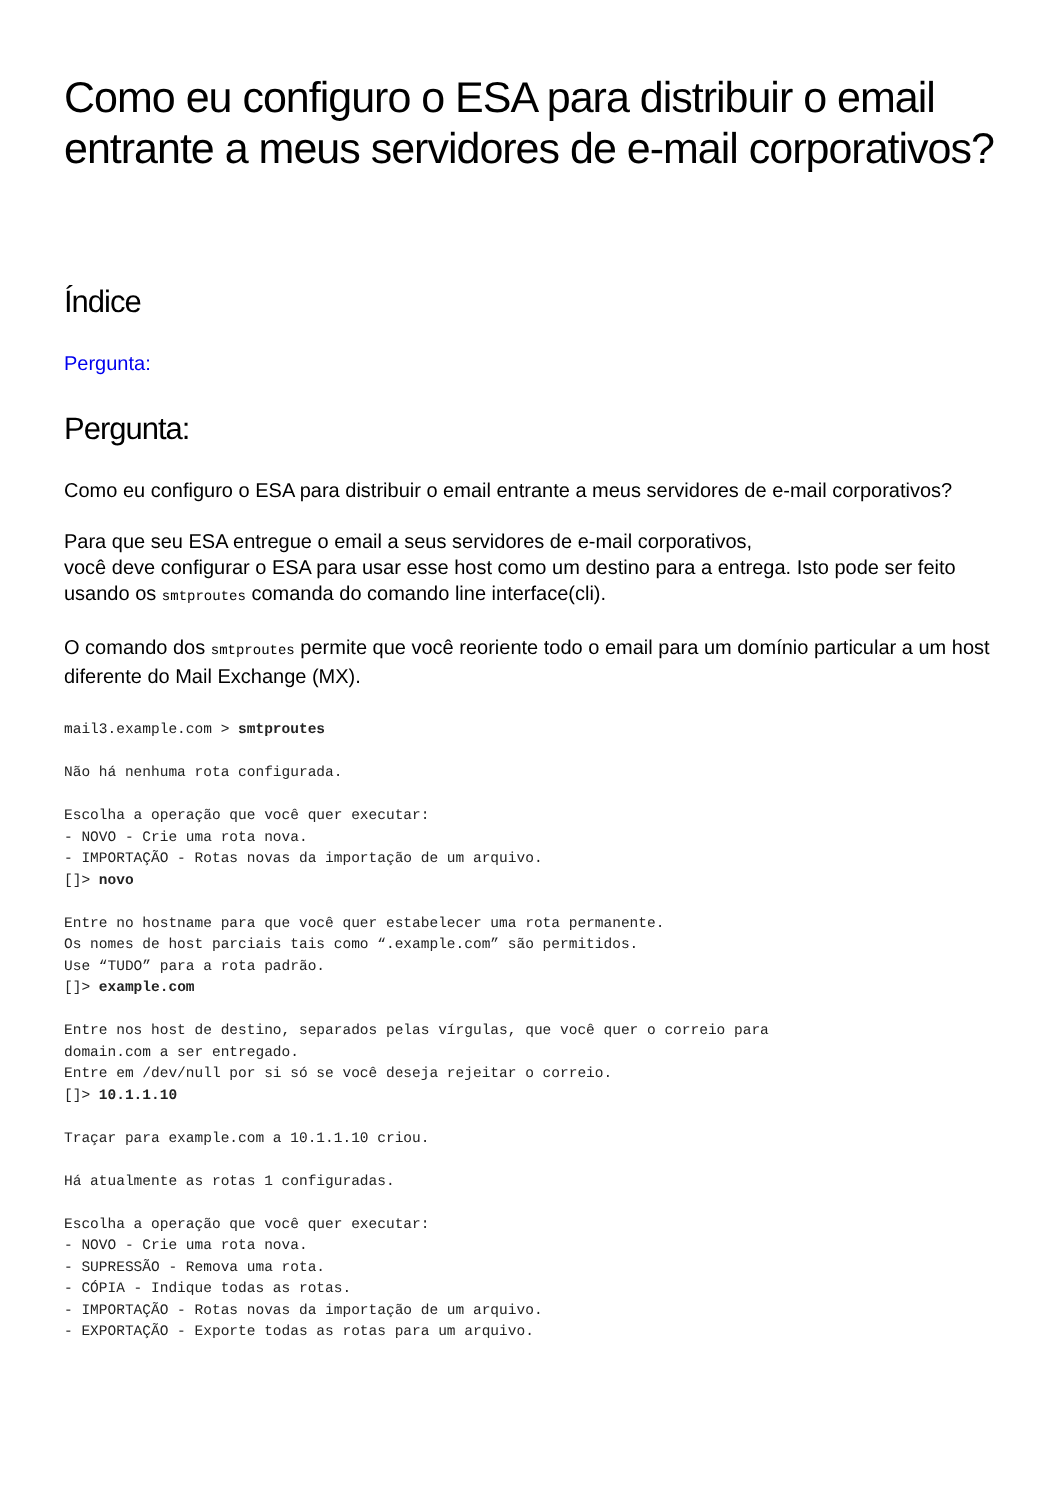Como eu configuro o ESA para distribuir o email entrante a meus servidores de e-mail corporativos?
Índice
Pergunta:
Pergunta:
Como eu configuro o ESA para distribuir o email entrante a meus servidores de e-mail corporativos?
Para que seu ESA entregue o email a seus servidores de e-mail corporativos,
você deve configurar o ESA para usar esse host como um destino para a entrega. Isto pode ser feito usando os smtproutes comanda do comando line interface(cli).
O comando dos smtproutes permite que você reoriente todo o email para um domínio particular a um host diferente do Mail Exchange (MX).
mail3.example.com > smtproutes

Não há nenhuma rota configurada.

Escolha a operação que você quer executar:
- NOVO - Crie uma rota nova.
- IMPORTAÇÃO - Rotas novas da importação de um arquivo.
[]> novo

Entre no hostname para que você quer estabelecer uma rota permanente.
Os nomes de host parciais tais como “.example.com” são permitidos.
Use “TUDO” para a rota padrão.
[]> example.com

Entre nos host de destino, separados pelas vírgulas, que você quer o correio para
domain.com a ser entregado.
Entre em /dev/null por si só se você deseja rejeitar o correio.
[]> 10.1.1.10

Traçar para example.com a 10.1.1.10 criou.

Há atualmente as rotas 1 configuradas.

Escolha a operação que você quer executar:
- NOVO - Crie uma rota nova.
- SUPRESSÃO - Remova uma rota.
- CÓPIA - Indique todas as rotas.
- IMPORTAÇÃO - Rotas novas da importação de um arquivo.
- EXPORTAÇÃO - Exporte todas as rotas para um arquivo.